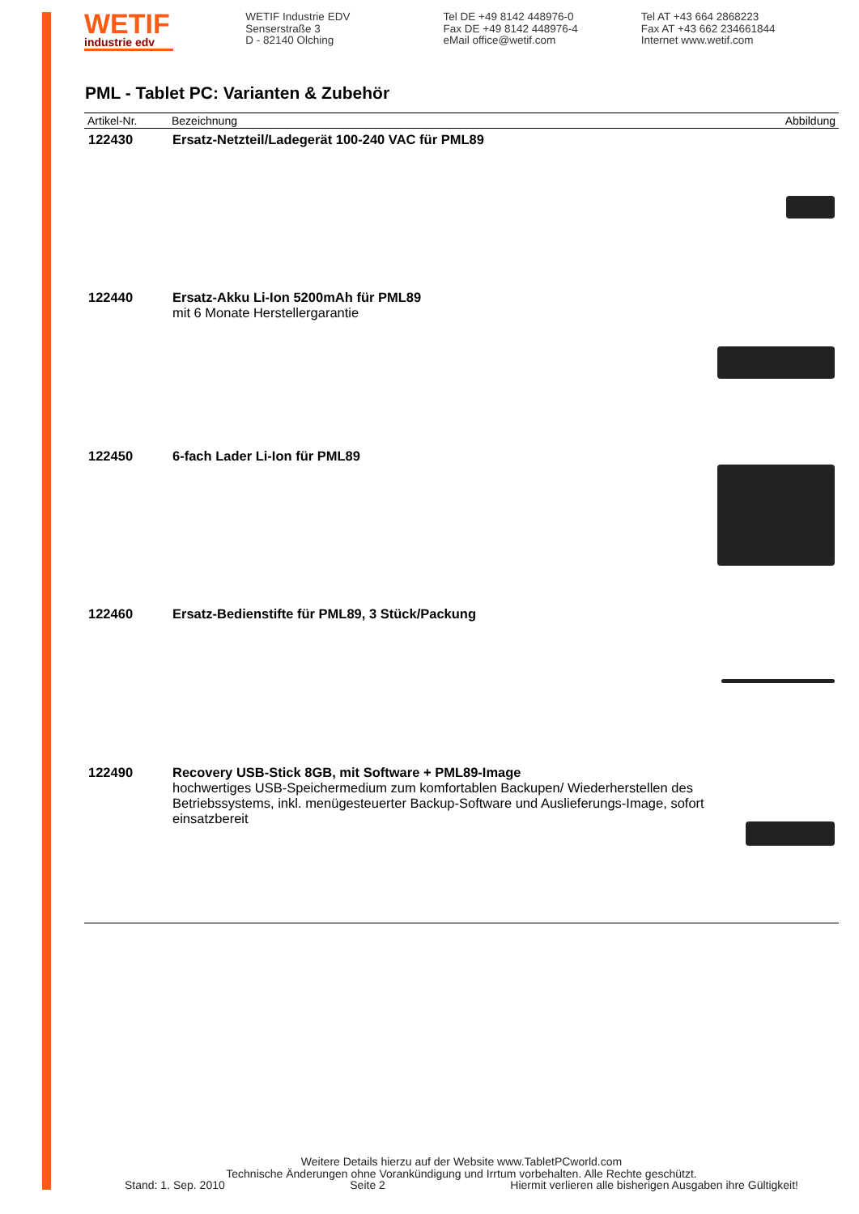WETIF
industrie edv
WETIF Industrie EDV
Senserstraße 3
D - 82140 Olching
Tel DE +49 8142 448976-0
Fax DE +49 8142 448976-4
eMail office@wetif.com
Tel AT +43 664 2868223
Fax AT +43 662 234661844
Internet www.wetif.com
PML - Tablet PC: Varianten & Zubehör
| Artikel-Nr. | Bezeichnung | Abbildung |
| --- | --- | --- |
| 122430 | Ersatz-Netzteil/Ladegerät 100-240 VAC für PML89 | |
| 122440 | Ersatz-Akku Li-Ion 5200mAh für PML89 mit 6 Monate Herstellergarantie | |
| 122450 | 6-fach Lader Li-Ion für PML89 | |
| 122460 | Ersatz-Bedienstifte für PML89, 3 Stück/Packung | |
| 122490 | Recovery USB-Stick 8GB, mit Software + PML89-Image hochwertiges USB-Speichermedium zum komfortablen Backupen/ Wiederherstellen des Betriebssystems, inkl. menügesteuerter Backup-Software und Auslieferungs-Image, sofort einsatzbereit | |
Weitere Details hierzu auf der Website www.TabletPCworld.com
Technische Änderungen ohne Vorankündigung und Irrtum vorbehalten. Alle Rechte geschützt.
Stand: 1. Sep. 2010 Seite 2 Hiermit verlieren alle bisherigen Ausgaben ihre Gültigkeit!